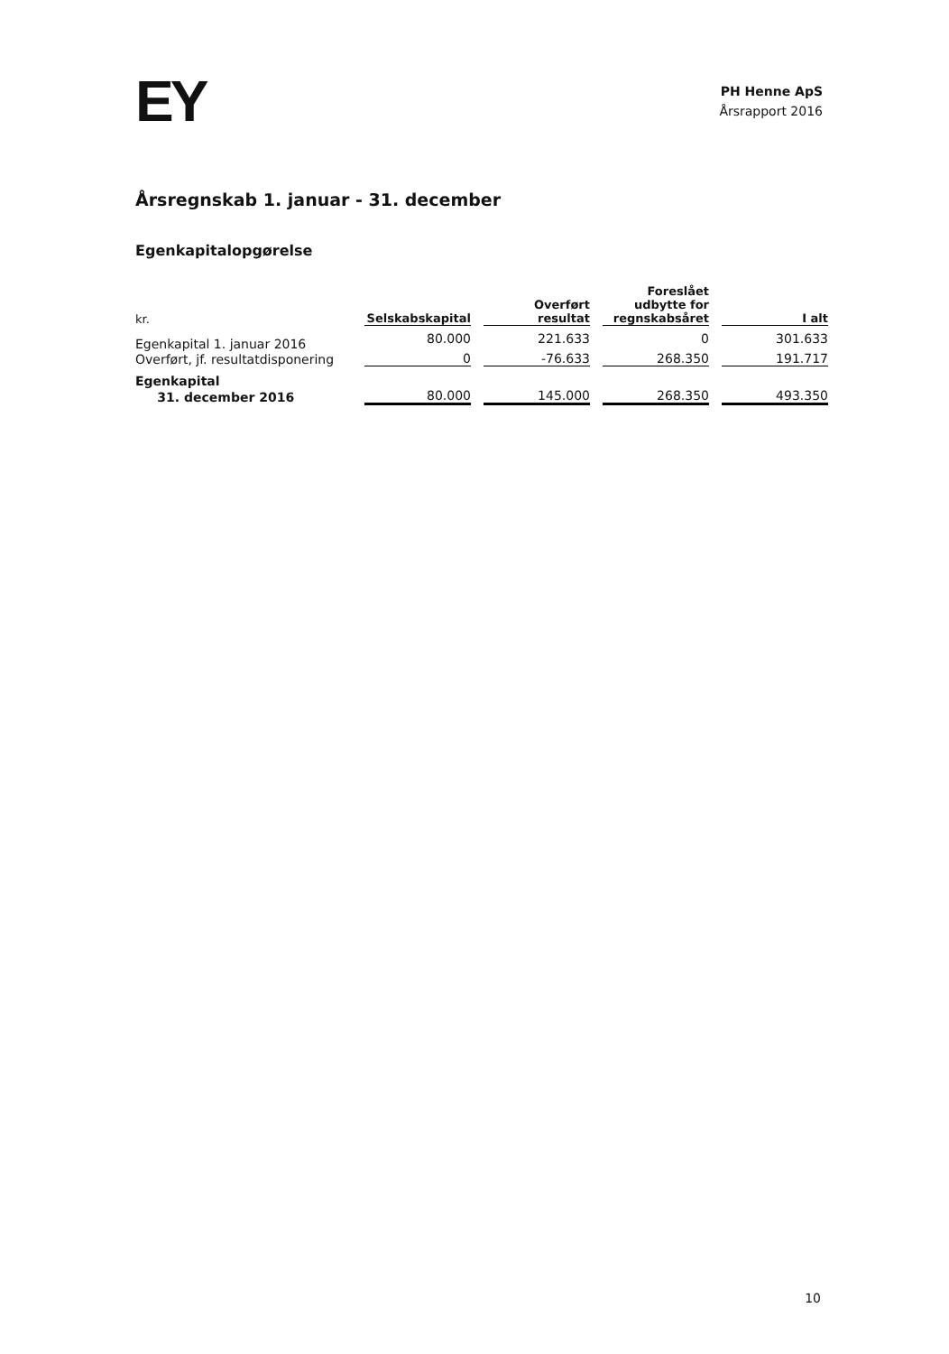EY
PH Henne ApS
Årsrapport 2016
Årsregnskab 1. januar - 31. december
Egenkapitalopgørelse
| kr. | Selskabskapital | Overført resultat | Foreslået udbytte for regnskabsåret | I alt |
| --- | --- | --- | --- | --- |
| Egenkapital 1. januar 2016 | 80.000 | 221.633 | 0 | 301.633 |
| Overført, jf. resultatdisponering | 0 | -76.633 | 268.350 | 191.717 |
| Egenkapital | | | | |
| 31. december 2016 | 80.000 | 145.000 | 268.350 | 493.350 |
10